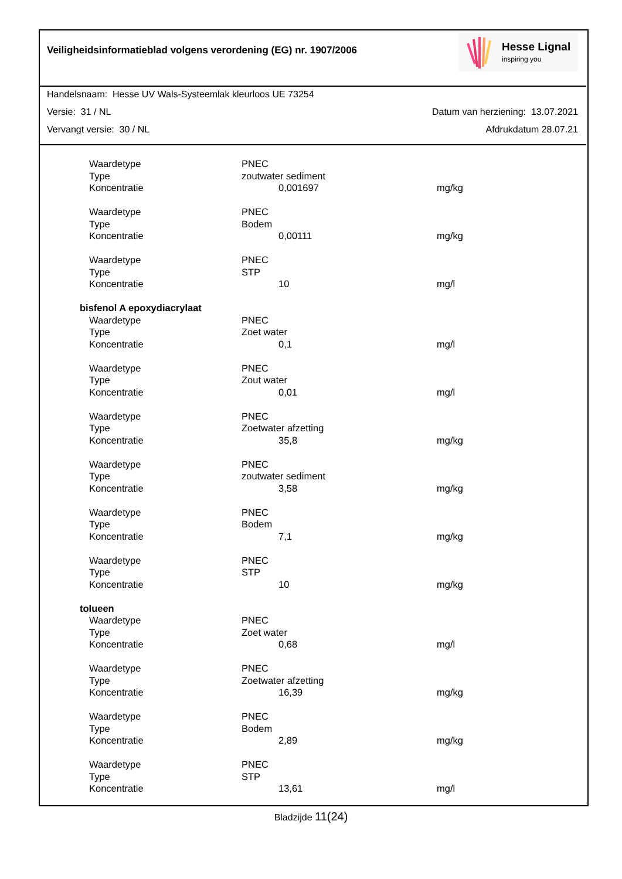Veiligheidsinformatieblad volgens verordening (EG) nr. 1907/2006
Hesse Lignal
inspiring you
Handelsnaam: Hesse UV Wals-Systeemlak kleurloos UE 73254
Versie: 31 / NL Datum van herziening: 13.07.2021
Vervangt versie: 30 / NL Afdrukdatum 28.07.21
| | Waardetype | PNEC | | |
| | Type | zoutwater sediment | | |
| | Koncentratie | | 0,001697 | mg/kg |
| | Waardetype | PNEC | | |
| | Type | Bodem | | |
| | Koncentratie | | 0,00111 | mg/kg |
| | Waardetype | PNEC | | |
| | Type | STP | | |
| | Koncentratie | | 10 | mg/l |
| bisfenol A epoxydiacrylaat | | | | |
| | Waardetype | PNEC | | |
| | Type | Zoet water | | |
| | Koncentratie | | 0,1 | mg/l |
| | Waardetype | PNEC | | |
| | Type | Zout water | | |
| | Koncentratie | | 0,01 | mg/l |
| | Waardetype | PNEC | | |
| | Type | Zoetwater afzetting | | |
| | Koncentratie | | 35,8 | mg/kg |
| | Waardetype | PNEC | | |
| | Type | zoutwater sediment | | |
| | Koncentratie | | 3,58 | mg/kg |
| | Waardetype | PNEC | | |
| | Type | Bodem | | |
| | Koncentratie | | 7,1 | mg/kg |
| | Waardetype | PNEC | | |
| | Type | STP | | |
| | Koncentratie | | 10 | mg/kg |
| tolueen | | | | |
| | Waardetype | PNEC | | |
| | Type | Zoet water | | |
| | Koncentratie | | 0,68 | mg/l |
| | Waardetype | PNEC | | |
| | Type | Zoetwater afzetting | | |
| | Koncentratie | | 16,39 | mg/kg |
| | Waardetype | PNEC | | |
| | Type | Bodem | | |
| | Koncentratie | | 2,89 | mg/kg |
| | Waardetype | PNEC | | |
| | Type | STP | | |
| | Koncentratie | | 13,61 | mg/l |
Bladzijde 11(24)